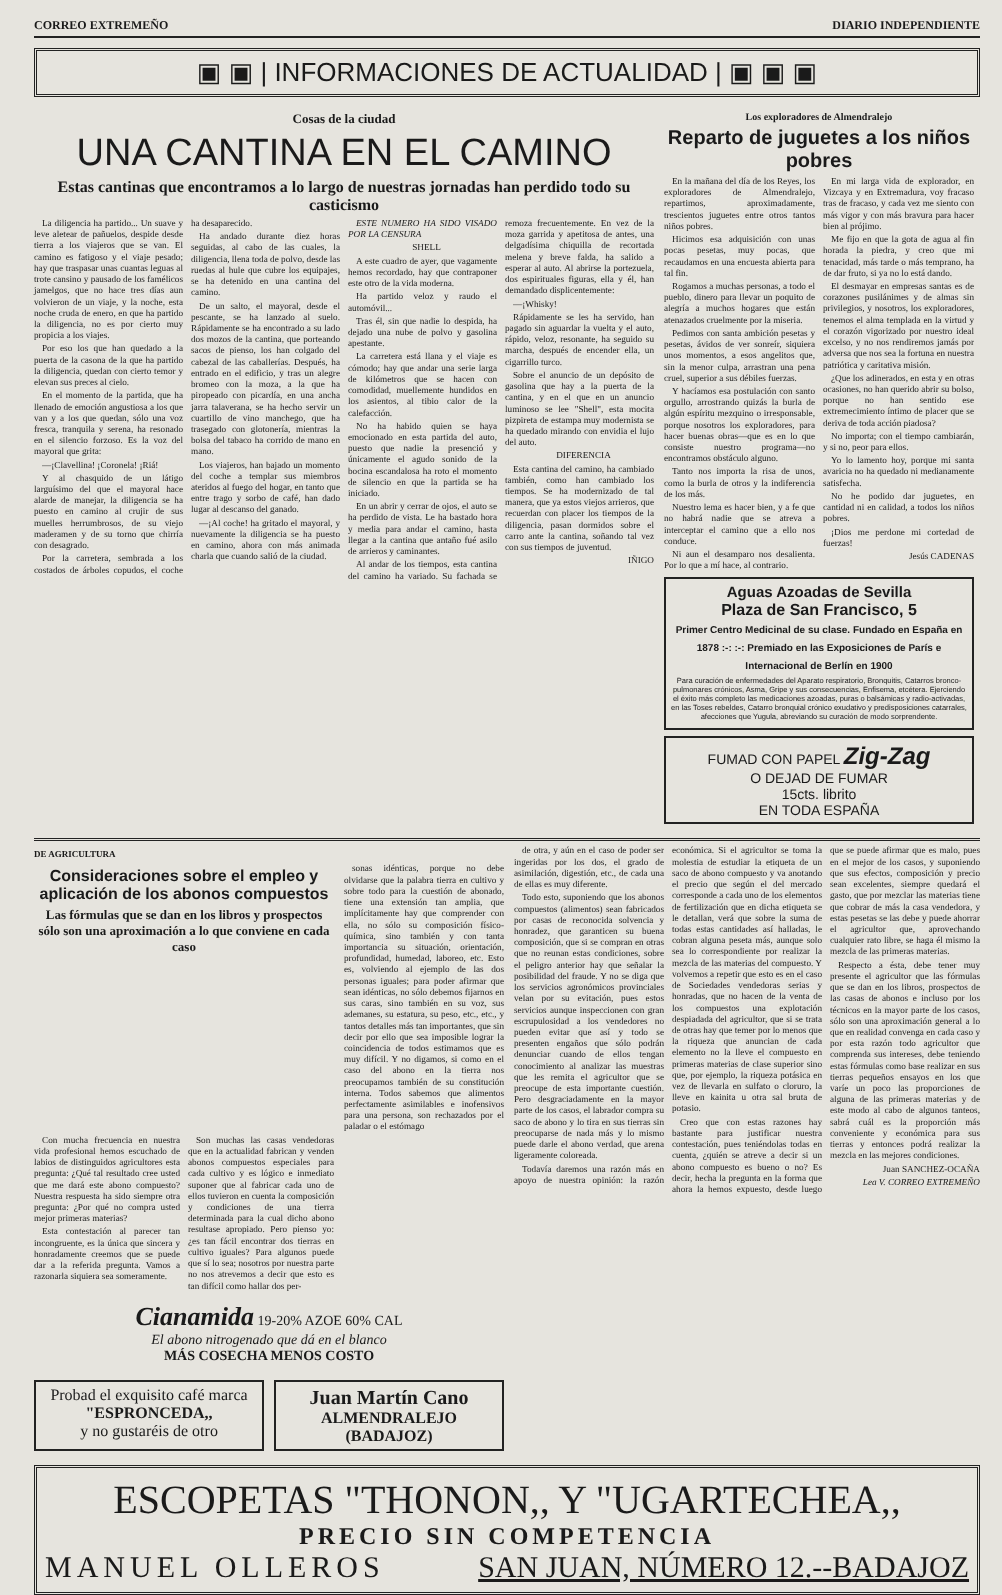CORREO EXTREMEÑO DIARIO INDEPENDIENTE
▣ ▣ | INFORMACIONES DE ACTUALIDAD | ▣ ▣ ▣
Cosas de la ciudad
UNA CANTINA EN EL CAMINO
Estas cantinas que encontramos a lo largo de nuestras jornadas han perdido todo su casticismo
La diligencia ha partido... Un suave y leve aletear de pañuelos, despide desde tierra a los viajeros que se van. El camino es fatigoso y el viaje pesado; hay que traspasar unas cuantas leguas al trote cansino y pausado de los famélicos jamelgos, que no hace tres días aun volvieron de un viaje, y la noche, esta noche cruda de enero, en que ha partido la diligencia, no es por cierto muy propicia a los viajes.
Por eso los que han quedado a la puerta de la casona de la que ha partido la diligencia, quedan con cierto temor y elevan sus preces al cielo.
En el momento de la partida, que ha llenado de emoción angustiosa a los que van y a los que quedan, sólo una voz fresca, tranquila y serena, ha resonado en el silencio forzoso. Es la voz del mayoral que grita:
—¡Clavellina! ¡Coronela! ¡Riá!
Y al chasquido de un látigo larguísimo del que el mayoral hace alarde de manejar, la diligencia se ha puesto en camino al crujir de sus muelles herrumbrosos, de su viejo maderamen y de su torno que chirría con desagrado.
Por la carretera, sembrada a los costados de árboles copudos, el coche ha desaparecido.
Ha andado durante diez horas seguidas, al cabo de las cuales, la diligencia, llena toda de polvo, desde las ruedas al hule que cubre los equipajes, se ha detenido en una cantina del camino.
De un salto, el mayoral, desde el pescante, se ha lanzado al suelo. Rápidamente se ha encontrado a su lado dos mozos de la cantina, que porteando sacos de pienso, los han colgado del cabezal de las caballerías. Después, ha entrado en el edificio, y tras un alegre bromeo con la moza, a la que ha piropeado con picardía, en una ancha jarra talaverana, se ha hecho servir un cuartillo de vino manchego, que ha trasegado con glotonería, mientras la bolsa del tabaco ha corrido de mano en mano.
Los viajeros, han bajado un momento del coche a templar sus miembros ateridos al fuego del hogar, en tanto que entre trago y sorbo de café, han dado lugar al descanso del ganado.
—¡Al coche! ha gritado el mayoral, y nuevamente la diligencia se ha puesto en camino, ahora con más animada charla que cuando salió de la ciudad.
ESTE NUMERO HA SIDO VISADO POR LA CENSURA
SHELL
A este cuadro de ayer, que vagamente hemos recordado, hay que contraponer este otro de la vida moderna.
Ha partido veloz y raudo el automóvil...
Tras él, sin que nadie lo despida, ha dejado una nube de polvo y gasolina apestante.
La carretera está llana y el viaje es cómodo; hay que andar una serie larga de kilómetros que se hacen con comodidad, muellemente hundidos en los asientos, al tibio calor de la calefacción.
No ha habido quien se haya emocionado en esta partida del auto, puesto que nadie la presenció y únicamente el agudo sonido de la bocina escandalosa ha roto el momento de silencio en que la partida se ha iniciado.
En un abrir y cerrar de ojos, el auto se ha perdido de vista. Le ha bastado hora y media para andar el camino, hasta llegar a la cantina que antaño fué asilo de arrieros y caminantes.
Al andar de los tiempos, esta cantina del camino ha variado. Su fachada se remoza frecuentemente. En vez de la moza garrida y apetitosa de antes, una delgadísima chiquilla de recortada melena y breve falda, ha salido a esperar al auto. Al abrirse la portezuela, dos espirituales figuras, ella y él, han demandado displicentemente:
—¡Whisky!
Rápidamente se les ha servido, han pagado sin aguardar la vuelta y el auto, rápido, veloz, resonante, ha seguido su marcha, después de encender ella, un cigarrillo turco.
Sobre el anuncio de un depósito de gasolina que hay a la puerta de la cantina, y en el que en un anuncio luminoso se lee "Shell", esta mocita pizpireta de estampa muy modernista se ha quedado mirando con envidia el lujo del auto.
DIFERENCIA
Esta cantina del camino, ha cambiado también, como han cambiado los tiempos. Se ha modernizado de tal manera, que ya estos viejos arrieros, que recuerdan con placer los tiempos de la diligencia, pasan dormidos sobre el carro ante la cantina, soñando tal vez con sus tiempos de juventud.
IÑIGO
Los exploradores de Almendralejo
Reparto de juguetes a los niños pobres
En la mañana del día de los Reyes, los exploradores de Almendralejo, repartimos, aproximadamente, trescientos juguetes entre otros tantos niños pobres.
Hicimos esa adquisición con unas pocas pesetas, muy pocas, que recaudamos en una encuesta abierta para tal fin.
Rogamos a muchas personas, a todo el pueblo, dinero para llevar un poquito de alegría a muchos hogares que están atenazados cruelmente por la miseria.
Pedimos con santa ambición pesetas y pesetas, ávidos de ver sonreír, siquiera unos momentos, a esos angelitos que, sin la menor culpa, arrastran una pena cruel, superior a sus débiles fuerzas.
Y hacíamos esa postulación con santo orgullo, arrostrando quizás la burla de algún espíritu mezquino o irresponsable, porque nosotros los exploradores, para hacer buenas obras—que es en lo que consiste nuestro programa—no encontramos obstáculo alguno.
Tanto nos importa la risa de unos, como la burla de otros y la indiferencia de los más.
Nuestro lema es hacer bien, y a fe que no habrá nadie que se atreva a interceptar el camino que a ello nos conduce.
Ni aun el desamparo nos desalienta. Por lo que a mí hace, al contrario.
En mi larga vida de explorador, en Vizcaya y en Extremadura, voy fracaso tras de fracaso, y cada vez me siento con más vigor y con más bravura para hacer bien al prójimo.
Me fijo en que la gota de agua al fin horada la piedra, y creo que mi tenacidad, más tarde o más temprano, ha de dar fruto, si ya no lo está dando.
El desmayar en empresas santas es de corazones pusilánimes y de almas sin privilegios, y nosotros, los exploradores, tenemos el alma templada en la virtud y el corazón vigorizado por nuestro ideal excelso, y no nos rendiremos jamás por adversa que nos sea la fortuna en nuestra patriótica y caritativa misión.
¿Que los adinerados, en esta y en otras ocasiones, no han querido abrir su bolso, porque no han sentido ese extremecimiento íntimo de placer que se deriva de toda acción piadosa?
No importa; con el tiempo cambiarán, y si no, peor para ellos.
Yo lo lamento hoy, porque mi santa avaricia no ha quedado ni medianamente satisfecha.
No he podido dar juguetes, en cantidad ni en calidad, a todos los niños pobres.
¡Dios me perdone mi cortedad de fuerzas!
Jesús CADENAS
Aguas Azoadas de Sevilla
Plaza de San Francisco, 5
Primer Centro Medicinal de su clase. Fundado en España en 1878 :-: :-: Premiado en las Exposiciones de París e Internacional de Berlín en 1900
Para curación de enfermedades del Aparato respiratorio, Bronquitis, Catarros bronco-pulmonares crónicos, Asma, Gripe y sus consecuencias, Enfisema, etcétera. Ejerciendo el éxito más completo las medicaciones azoadas, puras o balsámicas y radio-activadas, en las Toses rebeldes, Catarro bronquial crónico exudativo y predisposiciones catarrales, afecciones que Yugula, abreviando su curación de modo sorprendente.
FUMAD CON PAPEL Zig-Zag
O DEJAD DE FUMAR
15cts. librito
EN TODA ESPAÑA
DE AGRICULTURA
Consideraciones sobre el empleo y aplicación de los abonos compuestos
Las fórmulas que se dan en los libros y prospectos sólo son una aproximación a lo que conviene en cada caso
sonas idénticas, porque no debe olvidarse que la palabra tierra en cultivo y sobre todo para la cuestión de abonado, tiene una extensión tan amplia, que implícitamente hay que comprender con ella, no sólo su composición físico-química, sino también y con tanta importancia su situación, orientación, profundidad, humedad, laboreo, etc. Esto es, volviendo al ejemplo de las dos personas iguales; para poder afirmar que sean idénticas, no sólo debemos fijarnos en sus caras, sino también en su voz, sus ademanes, su estatura, su peso, etc., etc., y tantos detalles más tan importantes, que sin decir por ello que sea imposible lograr la coincidencia de todos estimamos que es muy difícil. Y no digamos, si como en el caso del abono en la tierra nos preocupamos también de su constitución interna. Todos sabemos que alimentos perfectamente asimilables e inofensivos para una persona, son rechazados por el paladar o el estómago
Con mucha frecuencia en nuestra vida profesional hemos escuchado de labios de distinguidos agricultores esta pregunta: ¿Qué tal resultado cree usted que me dará este abono compuesto? Nuestra respuesta ha sido siempre otra pregunta: ¿Por qué no compra usted mejor primeras materias?
Esta contestación al parecer tan incongruente, es la única que sincera y honradamente creemos que se puede dar a la referida pregunta. Vamos a razonarla siquiera sea someramente.
Son muchas las casas vendedoras que en la actualidad fabrican y venden abonos compuestos especiales para cada cultivo y es lógico e inmediato suponer que al fabricar cada uno de ellos tuvieron en cuenta la composición y condiciones de una tierra determinada para la cual dicho abono resultase apropiado. Pero pienso yo: ¿es tan fácil encontrar dos tierras en cultivo iguales? Para algunos puede que sí lo sea; nosotros por nuestra parte no nos atrevemos a decir que esto es tan difícil como hallar dos per-
Cianamida 19-20% AZOE 60% CAL
El abono nitrogenado que dá en el blanco
MÁS COSECHA MENOS COSTO
Probad el exquisito café marca
"ESPRONCEDA,,
y no gustaréis de otro
Juan Martín Cano
ALMENDRALEJO (BADAJOZ)
de otra, y aún en el caso de poder ser ingeridas por los dos, el grado de asimilación, digestión, etc., de cada una de ellas es muy diferente.
Todo esto, suponiendo que los abonos compuestos (alimentos) sean fabricados por casas de reconocida solvencia y honradez, que garanticen su buena composición, que si se compran en otras que no reunan estas condiciones, sobre el peligro anterior hay que señalar la posibilidad del fraude. Y no se diga que los servicios agronómicos provinciales velan por su evitación, pues estos servicios aunque inspeccionen con gran escrupulosidad a los vendedores no pueden evitar que así y todo se presenten engaños que sólo podrán denunciar cuando de ellos tengan conocimiento al analizar las muestras que les remita el agricultor que se preocupe de esta importante cuestión. Pero desgraciadamente en la mayor parte de los casos, el labrador compra su saco de abono y lo tira en sus tierras sin preocuparse de nada más y lo mismo puede darle el abono verdad, que arena ligeramente coloreada.
Todavía daremos una razón más en apoyo de nuestra opinión: la razón económica. Si el agricultor se toma la molestia de estudiar la etiqueta de un saco de abono compuesto y va anotando el precio que según el del mercado corresponde a cada uno de los elementos de fertilización que en dicha etiqueta se le detallan, verá que sobre la suma de todas estas cantidades así halladas, le cobran alguna peseta más, aunque solo sea lo correspondiente por realizar la mezcla de las materias del compuesto. Y volvemos a repetir que esto es en el caso de Sociedades vendedoras serias y honradas, que no hacen de la venta de los compuestos una explotación despiadada del agricultor, que si se trata de otras hay que temer por lo menos que la riqueza que anuncian de cada elemento no la lleve el compuesto en primeras materias de clase superior sino que, por ejemplo, la riqueza potásica en vez de llevarla en sulfato o cloruro, la lleve en kainita u otra sal bruta de potasio.
Creo que con estas razones hay bastante para justificar nuestra contestación, pues teniéndolas todas en cuenta, ¿quién se atreve a decir si un abono compuesto es bueno o no? Es decir, hecha la pregunta en la forma que ahora la hemos expuesto, desde luego que se puede afirmar que es malo, pues en el mejor de los casos, y suponiendo que sus efectos, composición y precio sean excelentes, siempre quedará el gasto, que por mezclar las materias tiene que cobrar de más la casa vendedora, y estas pesetas se las debe y puede ahorrar el agricultor que, aprovechando cualquier rato libre, se haga él mismo la mezcla de las primeras materias.
Respecto a ésta, debe tener muy presente el agricultor que las fórmulas que se dan en los libros, prospectos de las casas de abonos e incluso por los técnicos en la mayor parte de los casos, sólo son una aproximación general a lo que en realidad convenga en cada caso y por esta razón todo agricultor que comprenda sus intereses, debe teniendo estas fórmulas como base realizar en sus tierras pequeños ensayos en los que varíe un poco las proporciones de alguna de las primeras materias y de este modo al cabo de algunos tanteos, sabrá cuál es la proporción más conveniente y económica para sus tierras y entonces podrá realizar la mezcla en las mejores condiciones.
Juan SANCHEZ-OCAÑA
Lea V. CORREO EXTREMEÑO
ESCOPETAS "THONON,, Y "UGARTECHEA,,
PRECIO SIN COMPETENCIA
MANUEL OLLEROS SAN JUAN, NÚMERO 12.--BADAJOZ